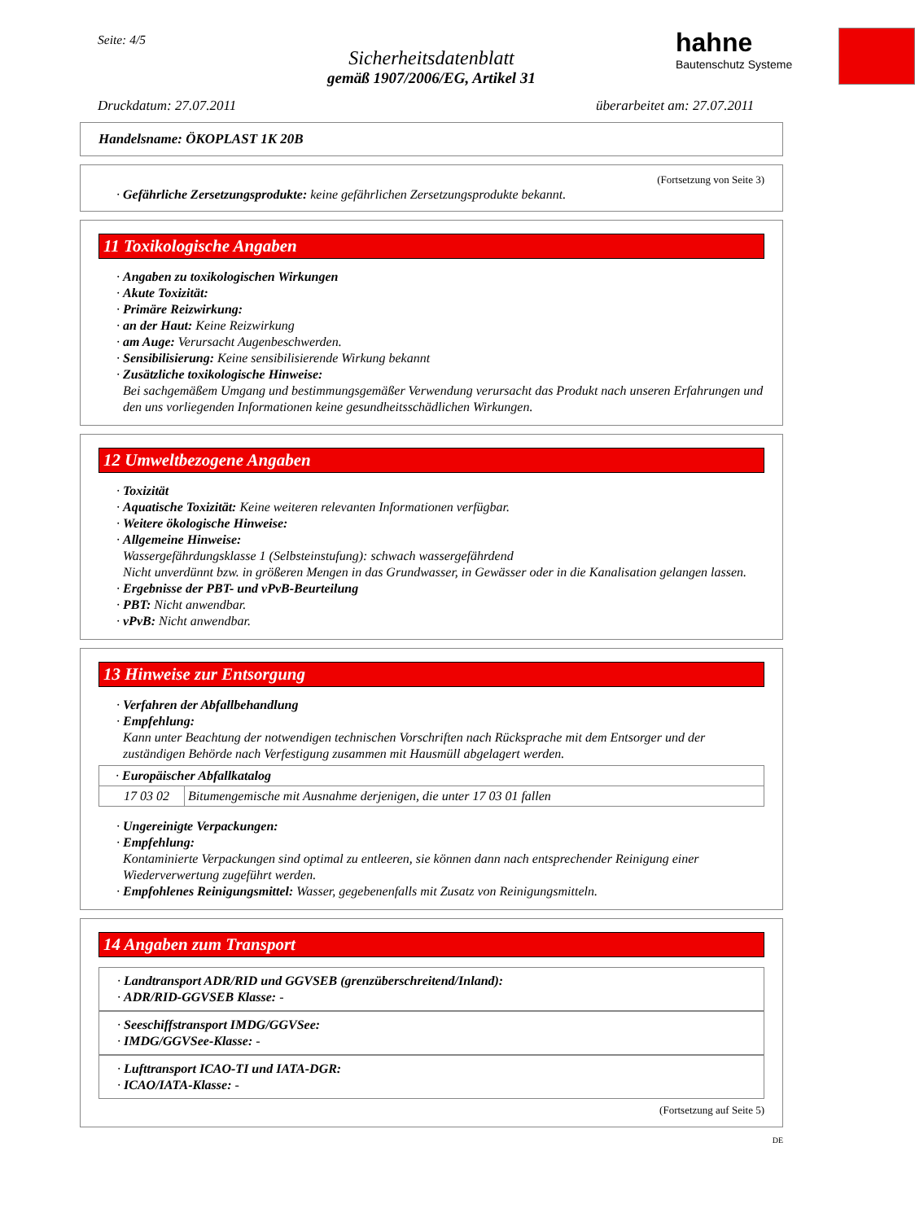Seite: 4/5
Sicherheitsdatenblatt
gemäß 1907/2006/EG, Artikel 31
hahne
Bautenschutz Systeme
Druckdatum: 27.07.2011 überarbeitet am: 27.07.2011
Handelsname: ÖKOPLAST 1K 20B
(Fortsetzung von Seite 3)
· Gefährliche Zersetzungsprodukte: keine gefährlichen Zersetzungsprodukte bekannt.
11 Toxikologische Angaben
· Angaben zu toxikologischen Wirkungen
· Akute Toxizität:
· Primäre Reizwirkung:
· an der Haut: Keine Reizwirkung
· am Auge: Verursacht Augenbeschwerden.
· Sensibilisierung: Keine sensibilisierende Wirkung bekannt
· Zusätzliche toxikologische Hinweise:
Bei sachgemäßem Umgang und bestimmungsgemäßer Verwendung verursacht das Produkt nach unseren Erfahrungen und den uns vorliegenden Informationen keine gesundheitsschädlichen Wirkungen.
12 Umweltbezogene Angaben
· Toxizität
· Aquatische Toxizität: Keine weiteren relevanten Informationen verfügbar.
· Weitere ökologische Hinweise:
· Allgemeine Hinweise:
Wassergefährdungsklasse 1 (Selbsteinstufung): schwach wassergefährdend
Nicht unverdünnt bzw. in größeren Mengen in das Grundwasser, in Gewässer oder in die Kanalisation gelangen lassen.
· Ergebnisse der PBT- und vPvB-Beurteilung
· PBT: Nicht anwendbar.
· vPvB: Nicht anwendbar.
13 Hinweise zur Entsorgung
· Verfahren der Abfallbehandlung
· Empfehlung:
Kann unter Beachtung der notwendigen technischen Vorschriften nach Rücksprache mit dem Entsorger und der zuständigen Behörde nach Verfestigung zusammen mit Hausmüll abgelagert werden.
| · Europäischer Abfallkatalog | |
| 17 03 02 | Bitumengemische mit Ausnahme derjenigen, die unter 17 03 01 fallen |
· Ungereinigte Verpackungen:
· Empfehlung:
Kontaminierte Verpackungen sind optimal zu entleeren, sie können dann nach entsprechender Reinigung einer Wiederverwertung zugeführt werden.
· Empfohlenes Reinigungsmittel: Wasser, gegebenenfalls mit Zusatz von Reinigungsmitteln.
14 Angaben zum Transport
· Landtransport ADR/RID und GGVSEB (grenzüberschreitend/Inland):
· ADR/RID-GGVSEB Klasse: -
· Seeschiffstransport IMDG/GGVSee:
· IMDG/GGVSee-Klasse: -
· Lufttransport ICAO-TI und IATA-DGR:
· ICAO/IATA-Klasse: -
(Fortsetzung auf Seite 5)
DE